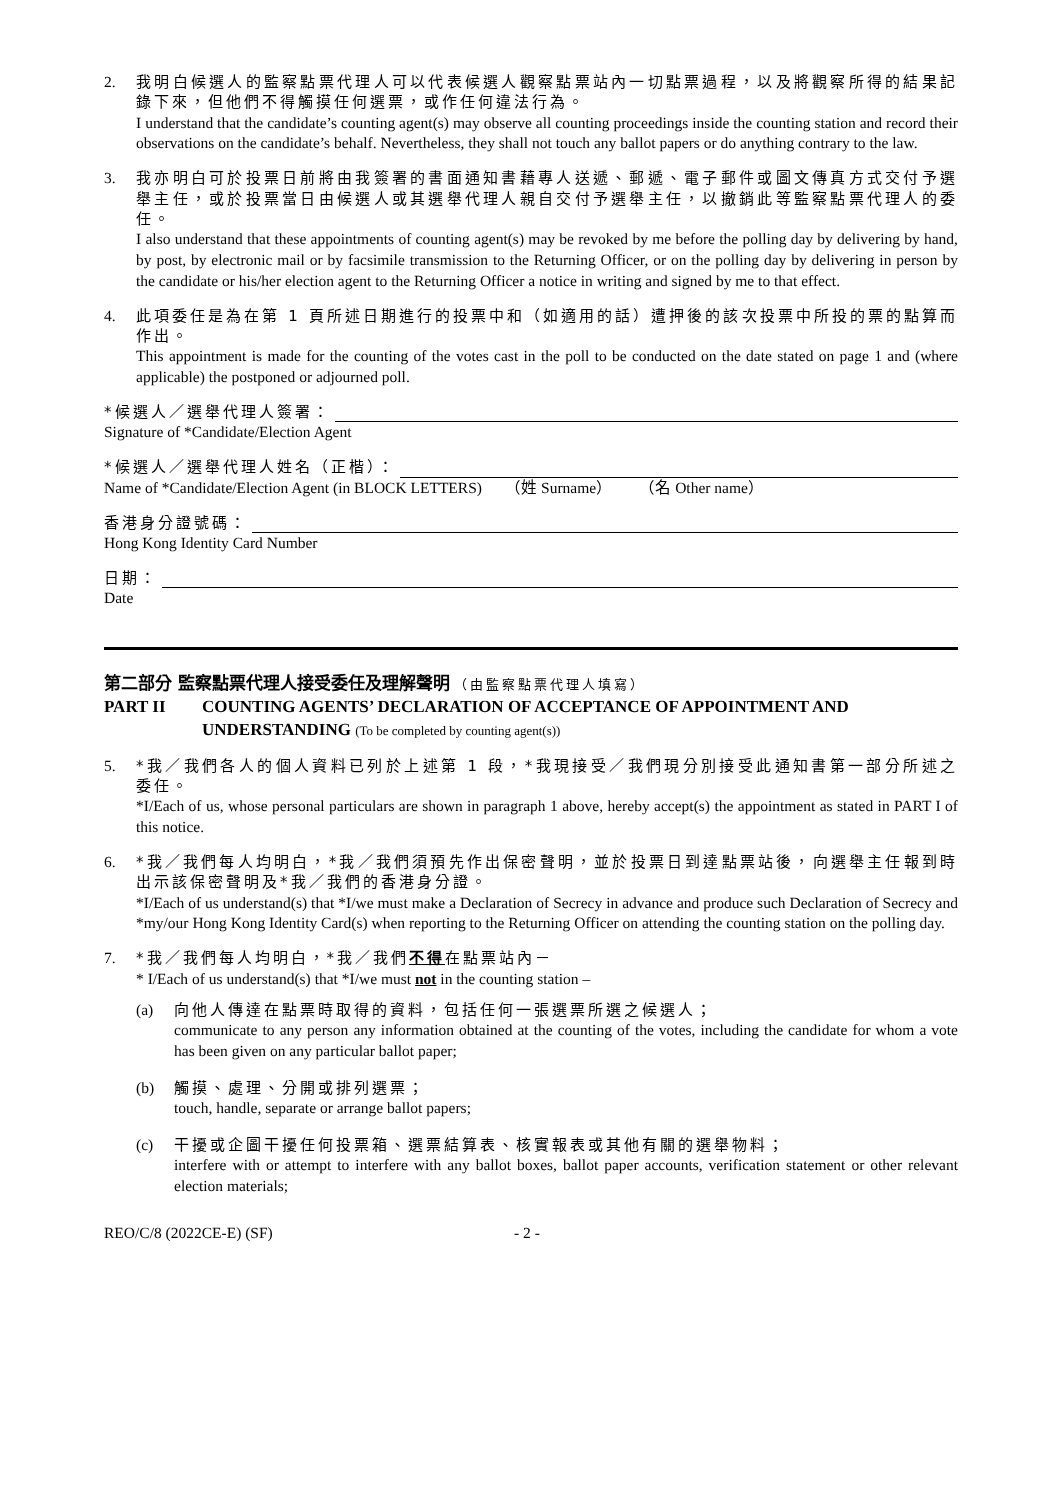2. 我明白候選人的監察點票代理人可以代表候選人觀察點票站內一切點票過程，以及將觀察所得的結果記錄下來，但他們不得觸摸任何選票，或作任何違法行為。
I understand that the candidate’s counting agent(s) may observe all counting proceedings inside the counting station and record their observations on the candidate’s behalf. Nevertheless, they shall not touch any ballot papers or do anything contrary to the law.
3. 我亦明白可於投票日前將由我簽署的書面通知書藉專人送遞、郵遞、電子郵件或圖文傳真方式交付予選舉主任，或於投票當日由候選人或其選舉代理人親自交付予選舉主任，以撤銷此等監察點票代理人的委任。
I also understand that these appointments of counting agent(s) may be revoked by me before the polling day by delivering by hand, by post, by electronic mail or by facsimile transmission to the Returning Officer, or on the polling day by delivering in person by the candidate or his/her election agent to the Returning Officer a notice in writing and signed by me to that effect.
4. 此項委任是為在第 1 頁所述日期進行的投票中和（如適用的話）遭押後的該次投票中所投的票的點算而作出。
This appointment is made for the counting of the votes cast in the poll to be conducted on the date stated on page 1 and (where applicable) the postponed or adjourned poll.
*候選人／選舉代理人簽署：
Signature of *Candidate/Election Agent
*候選人／選舉代理人姓名（正楷）：
Name of *Candidate/Election Agent (in BLOCK LETTERS) （姓 Surname） （名 Other name）
香港身分證號碼：
Hong Kong Identity Card Number
日期：
Date
第二部分 監察點票代理人接受委任及理解聲明 （由監察點票代理人填寫）
PART II COUNTING AGENTS’ DECLARATION OF ACCEPTANCE OF APPOINTMENT AND UNDERSTANDING (To be completed by counting agent(s))
5. *我／我們各人的個人資料已列於上述第 1 段，*我現接受／我們現分別接受此通知書第一部分所述之委任。
*I/Each of us, whose personal particulars are shown in paragraph 1 above, hereby accept(s) the appointment as stated in PART I of this notice.
6. *我／我們每人均明白，*我／我們須預先作出保密聲明，並於投票日到達點票站後，向選舉主任報到時出示該保密聲明及*我／我們的香港身分證。
*I/Each of us understand(s) that *I/we must make a Declaration of Secrecy in advance and produce such Declaration of Secrecy and *my/our Hong Kong Identity Card(s) when reporting to the Returning Officer on attending the counting station on the polling day.
7. *我／我們每人均明白，*我／我們不得在點票站內－
* I/Each of us understand(s) that *I/we must not in the counting station –
(a) 向他人傳達在點票時取得的資料，包括任何一張選票所選之候選人；
communicate to any person any information obtained at the counting of the votes, including the candidate for whom a vote has been given on any particular ballot paper;
(b) 觸摸、處理、分開或排列選票；
touch, handle, separate or arrange ballot papers;
(c) 干擾或企圖干擾任何投票箱、選票結算表、核實報表或其他有關的選舉物料；
interfere with or attempt to interfere with any ballot boxes, ballot paper accounts, verification statement or other relevant election materials;
REO/C/8 (2022CE-E) (SF) - 2 -